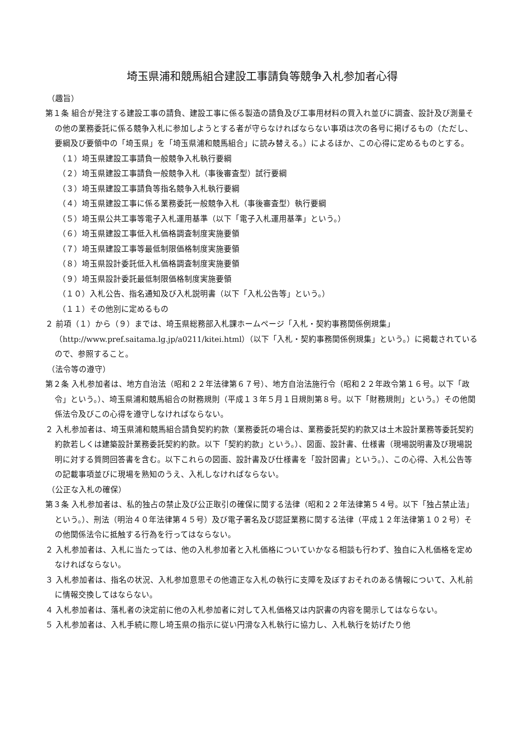埼玉県浦和競馬組合建設工事請負等競争入札参加者心得
（趣旨）
第１条 組合が発注する建設工事の請負、建設工事に係る製造の請負及び工事用材料の買入れ並びに調査、設計及び測量その他の業務委託に係る競争入札に参加しようとする者が守らなければならない事項は次の各号に掲げるもの（ただし、要綱及び要領中の「埼玉県」を「埼玉県浦和競馬組合」に読み替える。）によるほか、この心得に定めるものとする。
（１）埼玉県建設工事請負一般競争入札執行要綱
（２）埼玉県建設工事請負一般競争入札（事後審査型）試行要綱
（３）埼玉県建設工事請負等指名競争入札執行要綱
（４）埼玉県建設工事に係る業務委託一般競争入札（事後審査型）執行要綱
（５）埼玉県公共工事等電子入札運用基準（以下「電子入札運用基準」という。）
（６）埼玉県建設工事低入札価格調査制度実施要領
（７）埼玉県建設工事等最低制限価格制度実施要領
（８）埼玉県設計委託低入札価格調査制度実施要領
（９）埼玉県設計委託最低制限価格制度実施要領
（１０）入札公告、指名通知及び入札説明書（以下「入札公告等」という。）
（１１）その他別に定めるもの
２ 前項（１）から（９）までは、埼玉県総務部入札課ホームページ「入札・契約事務関係例規集」（http://www.pref.saitama.lg.jp/a0211/kitei.html）（以下「入札・契約事務関係例規集」という。）に掲載されているので、参照すること。
（法令等の遵守）
第２条 入札参加者は、地方自治法（昭和２２年法律第６７号）、地方自治法施行令（昭和２２年政令第１６号。以下「政令」という。）、埼玉県浦和競馬組合の財務規則（平成１３年５月１日規則第８号。以下「財務規則」という。）その他関係法令及びこの心得を遵守しなければならない。
２ 入札参加者は、埼玉県浦和競馬組合請負契約約款（業務委託の場合は、業務委託契約約款又は土木設計業務等委託契約約款若しくは建築設計業務委託契約約款。以下「契約約款」という。）、図面、設計書、仕様書（現場説明書及び現場説明に対する質問回答書を含む。以下これらの図面、設計書及び仕様書を「設計図書」という。）、この心得、入札公告等の記載事項並びに現場を熟知のうえ、入札しなければならない。
（公正な入札の確保）
第３条 入札参加者は、私的独占の禁止及び公正取引の確保に関する法律（昭和２２年法律第５４号。以下「独占禁止法」という。）、刑法（明治４０年法律第４５号）及び電子署名及び認証業務に関する法律（平成１２年法律第１０２号）その他関係法令に抵触する行為を行ってはならない。
２ 入札参加者は、入札に当たっては、他の入札参加者と入札価格についていかなる相談も行わず、独自に入札価格を定めなければならない。
３ 入札参加者は、指名の状況、入札参加意思その他適正な入札の執行に支障を及ぼすおそれのある情報について、入札前に情報交換してはならない。
４ 入札参加者は、落札者の決定前に他の入札参加者に対して入札価格又は内訳書の内容を開示してはならない。
５ 入札参加者は、入札手続に際し埼玉県の指示に従い円滑な入札執行に協力し、入札執行を妨げたり他